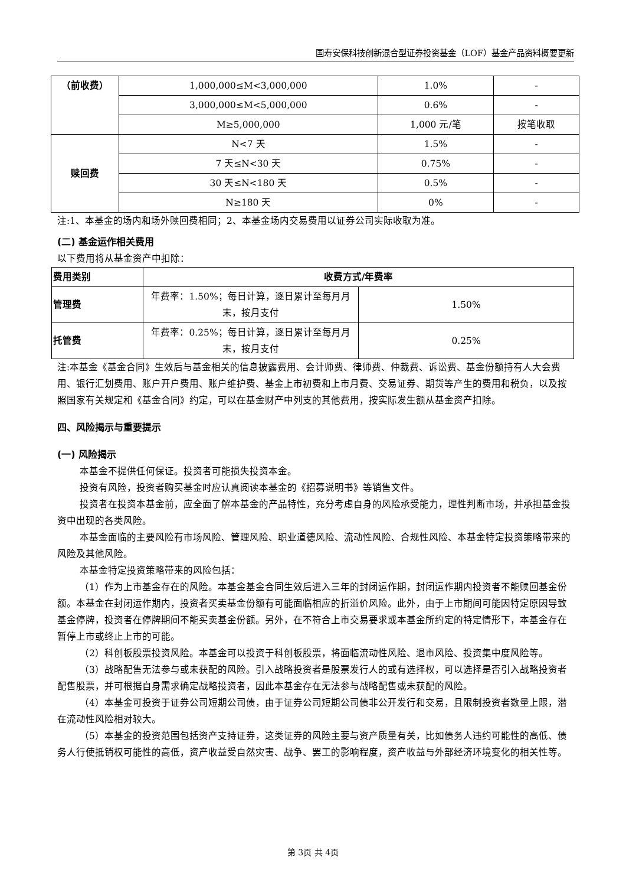国寿安保科技创新混合型证券投资基金（LOF）基金产品资料概要更新
| （前收费） | 1,000,000≤M<3,000,000 | 1.0% | - |
| | 3,000,000≤M<5,000,000 | 0.6% | - |
| | M≥5,000,000 | 1,000 元/笔 | 按笔收取 |
| 赎回费 | N<7 天 | 1.5% | - |
| | 7 天≤N<30 天 | 0.75% | - |
| | 30 天≤N<180 天 | 0.5% | - |
| | N≥180 天 | 0% | - |
注:1、本基金的场内和场外赎回费相同；2、本基金场内交易费用以证券公司实际收取为准。
(二) 基金运作相关费用
以下费用将从基金资产中扣除：
| 费用类别 | 收费方式/年费率 | |
| 管理费 | 年费率：1.50%；每日计算，逐日累计至每月月末，按月支付 | 1.50% |
| 托管费 | 年费率：0.25%；每日计算，逐日累计至每月月末，按月支付 | 0.25% |
注:本基金《基金合同》生效后与基金相关的信息披露费用、会计师费、律师费、仲裁费、诉讼费、基金份额持有人大会费用、银行汇划费用、账户开户费用、账户维护费、基金上市初费和上市月费、交易证券、期货等产生的费用和税负，以及按照国家有关规定和《基金合同》约定，可以在基金财产中列支的其他费用，按实际发生额从基金资产扣除。
四、风险揭示与重要提示
(一) 风险揭示
本基金不提供任何保证。投资者可能损失投资本金。
投资有风险，投资者购买基金时应认真阅读本基金的《招募说明书》等销售文件。
投资者在投资本基金前，应全面了解本基金的产品特性，充分考虑自身的风险承受能力，理性判断市场，并承担基金投资中出现的各类风险。
本基金面临的主要风险有市场风险、管理风险、职业道德风险、流动性风险、合规性风险、本基金特定投资策略带来的风险及其他风险。
本基金特定投资策略带来的风险包括：
（1）作为上市基金存在的风险。本基金基金合同生效后进入三年的封闭运作期，封闭运作期内投资者不能赎回基金份额。本基金在封闭运作期内，投资者买卖基金份额有可能面临相应的折溢价风险。此外，由于上市期间可能因特定原因导致基金停牌，投资者在停牌期间不能买卖基金份额。另外，在不符合上市交易要求或本基金所约定的特定情形下，本基金存在暂停上市或终止上市的可能。
（2）科创板股票投资风险。本基金可以投资于科创板股票，将面临流动性风险、退市风险、投资集中度风险等。
（3）战略配售无法参与或未获配的风险。引入战略投资者是股票发行人的或有选择权，可以选择是否引入战略投资者配售股票，并可根据自身需求确定战略投资者，因此本基金存在无法参与战略配售或未获配的风险。
（4）本基金可投资于证券公司短期公司债，由于证券公司短期公司债非公开发行和交易，且限制投资者数量上限，潜在流动性风险相对较大。
（5）本基金的投资范围包括资产支持证券，这类证券的风险主要与资产质量有关，比如债务人违约可能性的高低、债务人行使抵销权可能性的高低，资产收益受自然灾害、战争、罢工的影响程度，资产收益与外部经济环境变化的相关性等。
第 3页 共 4页